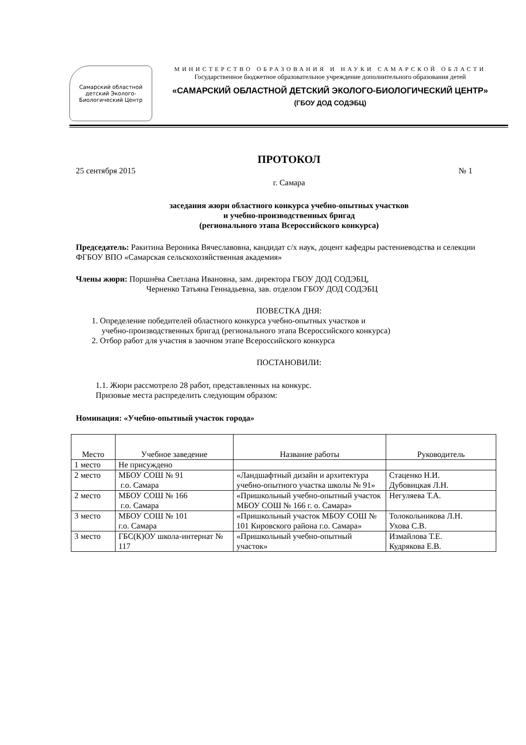Самарский областной детский Эколого-Биологический Центр
МИНИСТЕРСТВО ОБРАЗОВАНИЯ И НАУКИ САМАРСКОЙ ОБЛАСТИ
Государственное бюджетное образовательное учреждение дополнительного образования детей
«САМАРСКИЙ ОБЛАСТНОЙ ДЕТСКИЙ ЭКОЛОГО-БИОЛОГИЧЕСКИЙ ЦЕНТР»
(ГБОУ ДОД СОДЭБЦ)
ПРОТОКОЛ
25 сентября 2015 № 1
г. Самара
заседания жюри областного конкурса учебно-опытных участков
и учебно-производственных бригад
(регионального этапа Всероссийского конкурса)
Председатель: Ракитина Вероника Вячеславовна, кандидат с/х наук, доцент кафедры растениеводства и селекции ФГБОУ ВПО «Самарская сельскохозяйственная академия»
Члены жюри: Поршнёва Светлана Ивановна, зам. директора ГБОУ ДОД СОДЭБЦ,
Черненко Татьяна Геннадьевна, зав. отделом ГБОУ ДОД СОДЭБЦ
ПОВЕСТКА ДНЯ:
1. Определение победителей областного конкурса учебно-опытных участков и
учебно-производственных бригад (регионального этапа Всероссийского конкурса)
2. Отбор работ для участия в заочном этапе Всероссийского конкурса
ПОСТАНОВИЛИ:
1.1. Жюри рассмотрело 28 работ, представленных на конкурс.
Призовые места распределить следующим образом:
Номинация: «Учебно-опытный участок города»
| Место | Учебное заведение | Название работы | Руководитель |
| --- | --- | --- | --- |
| 1 место | Не присуждено | | |
| 2 место | МБОУ СОШ № 91 г.о. Самара | «Ландшафтный дизайн и архитектура учебно-опытного участка школы № 91» | Стаценко Н.И. Дубовицкая Л.Н. |
| 2 место | МБОУ СОШ № 166 г.о. Самара | «Пришкольный учебно-опытный участок МБОУ СОШ № 166 г. о. Самара» | Негуляева Т.А. |
| 3 место | МБОУ СОШ № 101 г.о. Самара | «Пришкольный участок МБОУ СОШ № 101 Кировского района г.о. Самара» | Толокольникова Л.Н. Ухова С.В. |
| 3 место | ГБС(К)ОУ школа-интернат № 117 | «Пришкольный учебно-опытный участок» | Измайлова Т.Е. Кудрякова Е.В. |